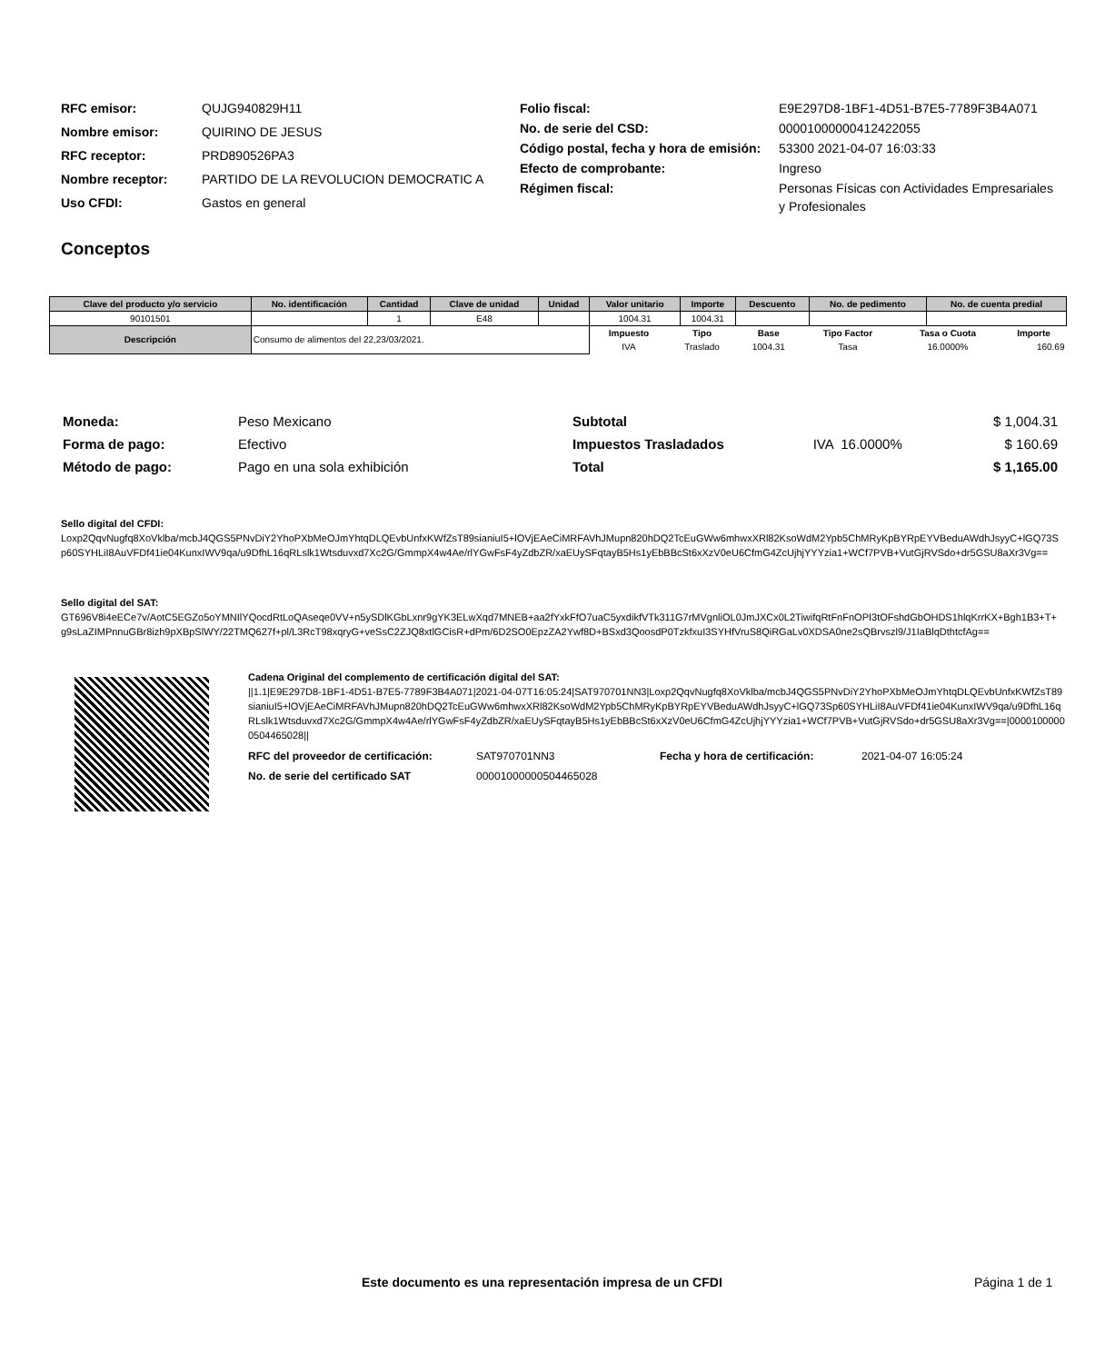| RFC emisor: | QUJG940829H11 |
| Nombre emisor: | QUIRINO DE JESUS |
| RFC receptor: | PRD890526PA3 |
| Nombre receptor: | PARTIDO DE LA REVOLUCION DEMOCRATIC A |
| Uso CFDI: | Gastos en general |
| Folio fiscal: | E9E297D8-1BF1-4D51-B7E5-7789F3B4A071 |
| No. de serie del CSD: | 00001000000412422055 |
| Código postal, fecha y hora de emisión: | 53300 2021-04-07 16:03:33 |
| Efecto de comprobante: | Ingreso |
| Régimen fiscal: | Personas Físicas con Actividades Empresariales y Profesionales |
Conceptos
| Clave del producto y/o servicio | No. identificación | Cantidad | Clave de unidad | Unidad | Valor unitario | Importe | Descuento | No. de pedimento | No. de cuenta predial |
| --- | --- | --- | --- | --- | --- | --- | --- | --- | --- |
| 90101501 | | 1 | E48 | | 1004.31 | 1004.31 | | | |
| Descripción | Consumo de alimentos del 22,23/03/2021. | | | | / Impuesto / Tipo / Base / Tipo Factor / Tasa o Cuota / Importe / / IVA / Traslado / 1004.31 / Tasa / 16.0000% / 160.69 / | | | | |
| Moneda: | Peso Mexicano |
| Forma de pago: | Efectivo |
| Método de pago: | Pago en una sola exhibición |
| Subtotal | | $ 1,004.31 |
| Impuestos Trasladados | IVA 16.0000% | $ 160.69 |
| Total | | $ 1,165.00 |
Sello digital del CFDI:
Loxp2QqvNugfq8XoVklba/mcbJ4QGS5PNvDiY2YhoPXbMeOJmYhtqDLQEvbUnfxKWfZsT89sianiuI5+lOVjEAeCiMRFAVhJMupn820hDQ2TcEuGWw6mhwxXRl82KsoWdM2Ypb5ChMRyKpBYRpEYVBeduAWdhJsyyC+lGQ73Sp60SYHLiI8AuVFDf41ie04KunxIWV9qa/u9DfhL16qRLslk1Wtsduvxd7Xc2G/GmmpX4w4Ae/rlYGwFsF4yZdbZR/xaEUySFqtayB5Hs1yEbBBcSt6xXzV0eU6CfmG4ZcUjhjYYYzia1+WCf7PVB+VutGjRVSdo+dr5GSU8aXr3Vg==
Sello digital del SAT:
GT696V8i4eECe7v/AotC5EGZo5oYMNIlYQocdRtLoQAseqe0VV+n5ySDlKGbLxnr9gYK3ELwXqd7MNEB+aa2fYxkFfO7uaC5yxdikfVTk311G7rMVgnliOL0JmJXCx0L2TiwifqRtFnFnOPI3tOFshdGbOHDS1hlqKrrKX+Bgh1B3+T+g9sLaZIMPnnuGBr8izh9pXBpSlWY/22TMQ627f+pl/L3RcT98xqryG+veSsC2ZJQ8xtlGCisR+dPm/6D2SO0EpzZA2Ywf8D+BSxd3QoosdP0TzkfxuI3SYHfVruS8QiRGaLv0XDSA0ne2sQBrvszl9/J1IaBlqDthtcfAg==
Cadena Original del complemento de certificación digital del SAT:
||1.1|E9E297D8-1BF1-4D51-B7E5-7789F3B4A071|2021-04-07T16:05:24|SAT970701NN3|Loxp2QqvNugfq8XoVklba/mcbJ4QGS5PNvDiY2YhoPXbMeOJmYhtqDLQEvbUnfxKWfZsT89sianiuI5+lOVjEAeCiMRFAVhJMupn820hDQ2TcEuGWw6mhwxXRl82KsoWdM2Ypb5ChMRyKpBYRpEYVBeduAWdhJsyyC+lGQ73Sp60SYHLiI8AuVFDf41ie04KunxIWV9qa/u9DfhL16qRLslk1Wtsduvxd7Xc2G/GmmpX4w4Ae/rlYGwFsF4yZdbZR/xaEUySFqtayB5Hs1yEbBBcSt6xXzV0eU6CfmG4ZcUjhjYYYzia1+WCf7PVB+VutGjRVSdo+dr5GSU8aXr3Vg==|00001000000504465028||
| RFC del proveedor de certificación: | SAT970701NN3 | Fecha y hora de certificación: | 2021-04-07 16:05:24 |
| No. de serie del certificado SAT | 00001000000504465028 | | |
Este documento es una representación impresa de un CFDI
Página 1 de 1